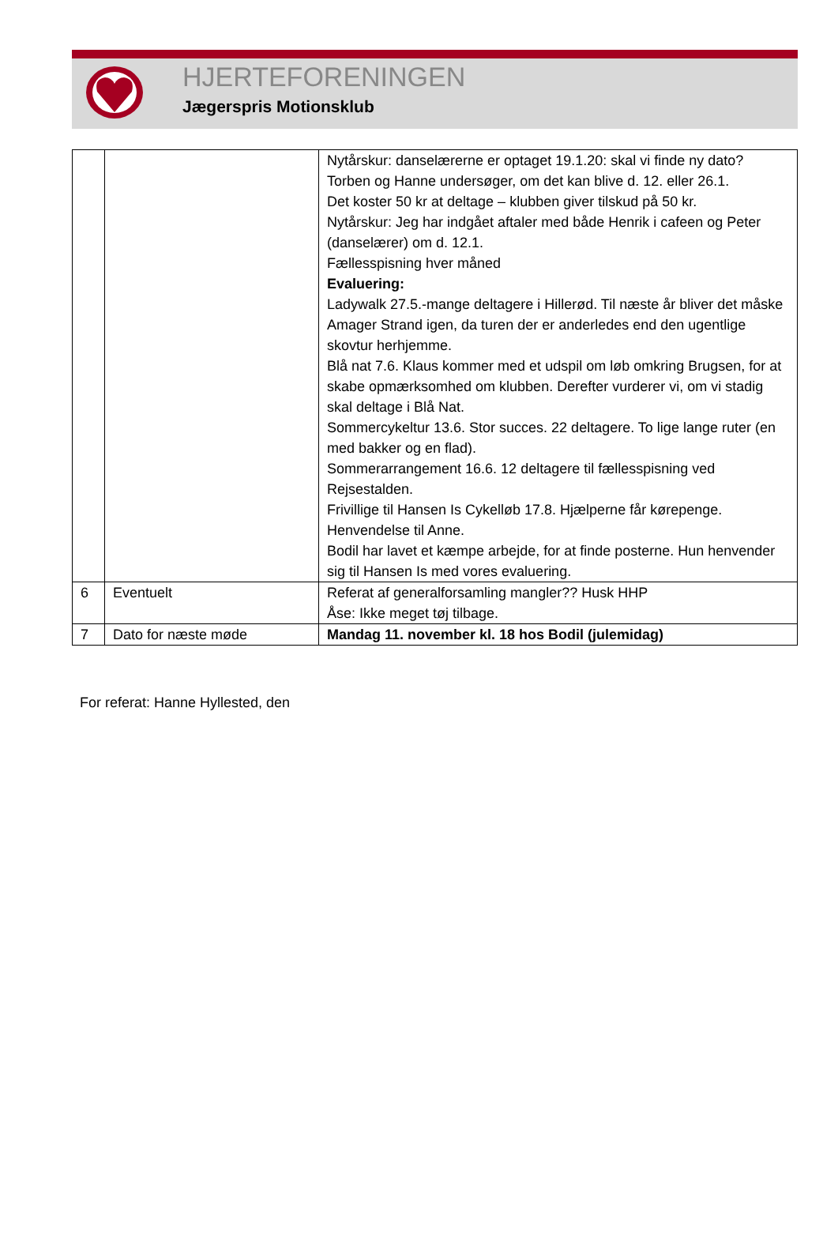HJERTEFORENINGEN
Jægerspris Motionsklub
| | | Nytårskur: danselærerne er optaget 19.1.20: skal vi finde ny dato? Torben og Hanne undersøger, om det kan blive d. 12. eller 26.1. Det koster 50 kr at deltage – klubben giver tilskud på 50 kr. Nytårskur: Jeg har indgået aftaler med både Henrik i cafeen og Peter (danselærer) om d. 12.1. Fællesspisning hver måned Evaluering: Ladywalk 27.5.-mange deltagere i Hillerød. Til næste år bliver det måske Amager Strand igen, da turen der er anderledes end den ugentlige skovtur herhjemme. Blå nat 7.6. Klaus kommer med et udspil om løb omkring Brugsen, for at skabe opmærksomhed om klubben. Derefter vurderer vi, om vi stadig skal deltage i Blå Nat. Sommercykeltur 13.6. Stor succes. 22 deltagere. To lige lange ruter (en med bakker og en flad). Sommerarrangement 16.6. 12 deltagere til fællesspisning ved Rejsestalden. Frivillige til Hansen Is Cykelløb 17.8. Hjælperne får kørepenge. Henvendelse til Anne. Bodil har lavet et kæmpe arbejde, for at finde posterne. Hun henvender sig til Hansen Is med vores evaluering. |
| 6 | Eventuelt | Referat af generalforsamling mangler?? Husk HHP Åse: Ikke meget tøj tilbage. |
| 7 | Dato for næste møde | Mandag 11. november kl. 18 hos Bodil (julemidag) |
For referat: Hanne Hyllested, den